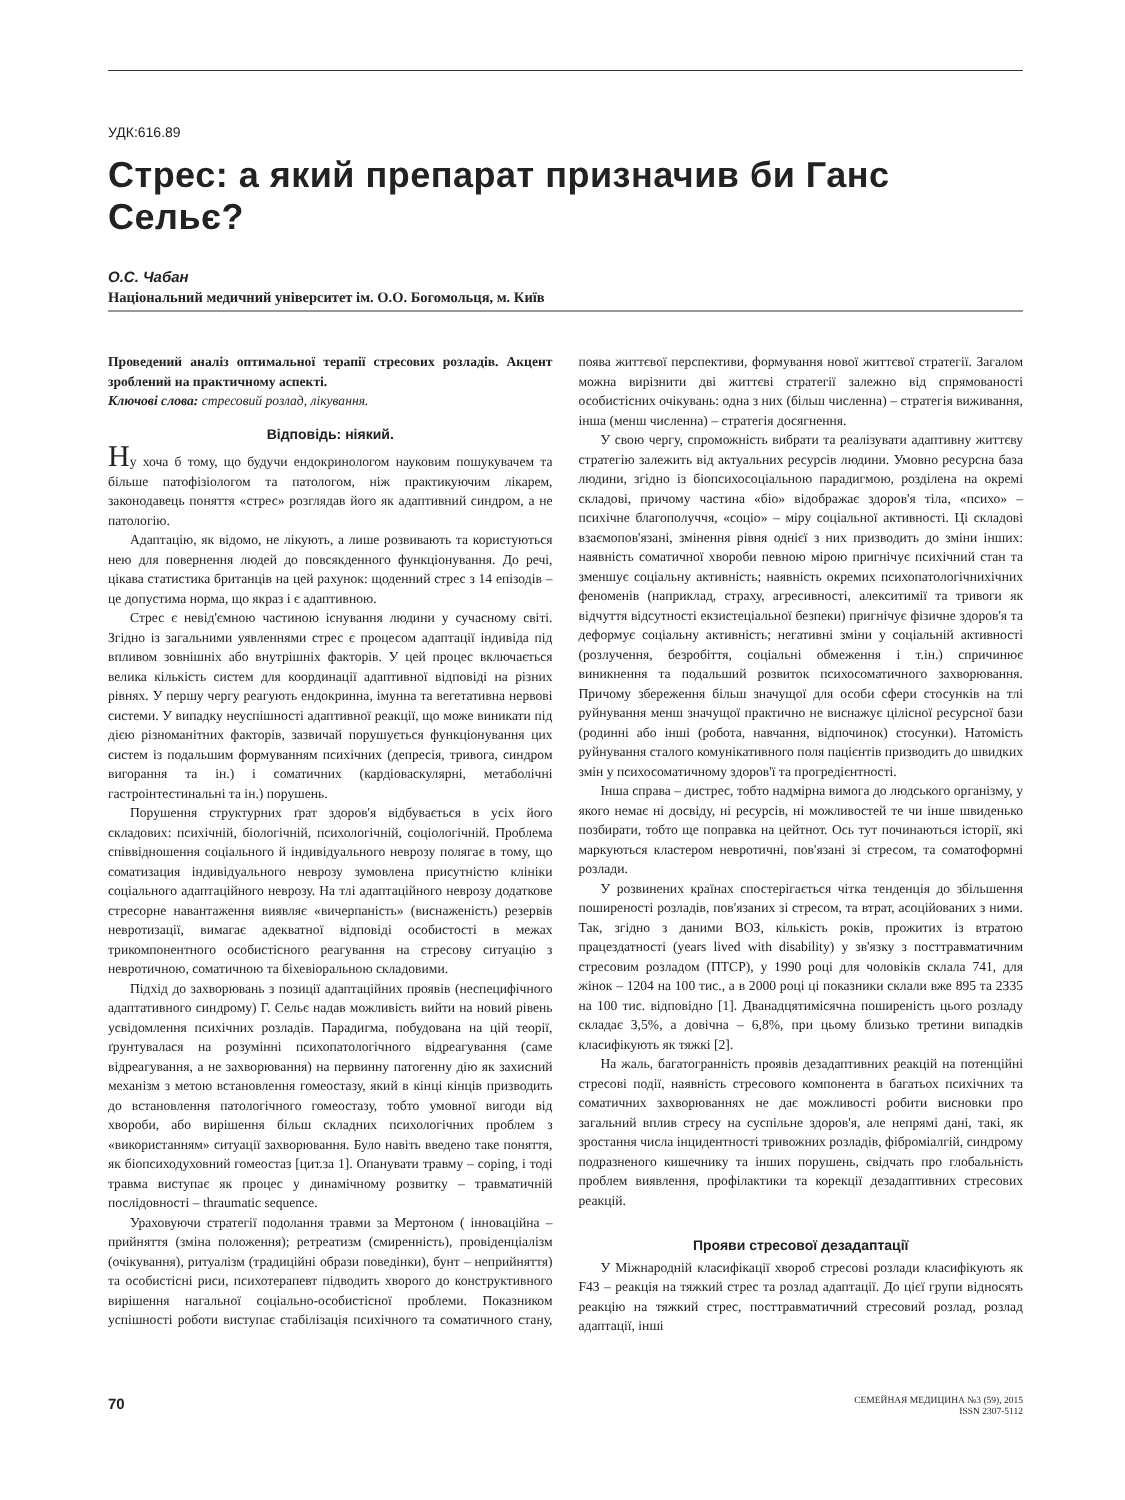УДК:616.89
Стрес: а який препарат призначив би Ганс Сельє?
О.С. Чабан
Національний медичний університет ім. О.О. Богомольця, м. Київ
Проведений аналіз оптимальної терапії стресових розладів. Акцент зроблений на практичному аспекті.
Ключові слова: стресовий розлад, лікування.
Відповідь: ніякий.
Ну хоча б тому, що будучи ендокринологом науковим пошукувачем та більше патофізіологом та патологом, ніж практикуючим лікарем, законодавець поняття «стрес» розглядав його як адаптивний синдром, а не патологію.
Адаптацію, як відомо, не лікують, а лише розвивають та користуються нею для повернення людей до повсякденного функціонування. До речі, цікава статистика британців на цей рахунок: щоденний стрес з 14 епізодів – це допустима норма, що якраз і є адаптивною.
Стрес є невід'ємною частиною існування людини у сучасному світі. Згідно із загальними уявленнями стрес є процесом адаптації індивіда під впливом зовнішніх або внутрішніх факторів. У цей процес включається велика кількість систем для координації адаптивної відповіді на різних рівнях. У першу чергу реагують ендокринна, імунна та вегетативна нервові системи. У випадку неуспішності адаптивної реакції, що може виникати під дією різноманітних факторів, зазвичай порушується функціонування цих систем із подальшим формуванням психічних (депресія, тривога, синдром вигорання та ін.) і соматичних (кардіоваскулярні, метаболічні гастроінтестинальні та ін.) порушень.
Порушення структурних ґрат здоров'я відбувається в усіх його складових: психічній, біологічній, психологічній, соціологічній. Проблема співвідношення соціального й індивідуального неврозу полягає в тому, що соматизация індивідуального неврозу зумовлена присутністю клініки соціального адаптаційного неврозу. На тлі адаптаційного неврозу додаткове стресорне навантаження виявляє «вичерпаність» (виснаженість) резервів невротизації, вимагає адекватної відповіді особистості в межах трикомпонентного особистісного реагування на стресову ситуацію з невротичною, соматичною та біхевіоральною складовими.
Підхід до захворювань з позиції адаптаційних проявів (неспецифічного адаптативного синдрому) Г. Сельє надав можливість вийти на новий рівень усвідомлення психічних розладів. Парадигма, побудована на цій теорії, ґрунтувалася на розумінні психопатологічного відреагування (саме відреагування, а не захворювання) на первинну патогенну дію як захисний механізм з метою встановлення гомеостазу, який в кінці кінців призводить до встановлення патологічного гомеостазу, тобто умовної вигоди від хвороби, або вирішення більш складних психологічних проблем з «використанням» ситуації захворювання. Було навіть введено таке поняття, як біопсиходуховний гомеостаз [цит.за 1]. Опанувати травму – coping, і тоді травма виступає як процес у динамічному розвитку – травматичній послідовності – thraumatic sequence.
Ураховуючи стратегії подолання травми за Мертоном ( інноваційна – прийняття (зміна положення); ретреатизм (смиренність), провіденціалізм (очікування), ритуалізм (традиційні образи поведінки), бунт – неприйняття) та особистісні риси, психотерапевт підводить хворого до конструктивного вирішення нагальної соціально-особистісної проблеми. Показником успішності роботи виступає стабілізація психічного та соматичного стану, поява життєвої перспективи, формування нової життєвої стратегії. Загалом можна вирізнити дві життєві стратегії залежно від спрямованості особистісних очікувань: одна з них (більш численна) – стратегія виживання, інша (менш численна) – стратегія досягнення.
У свою чергу, спроможність вибрати та реалізувати адаптивну життєву стратегію залежить від актуальних ресурсів людини. Умовно ресурсна база людини, згідно із біопсихосоціальною парадигмою, розділена на окремі складові, причому частина «біо» відображає здоров'я тіла, «психо» – психічне благополуччя, «соціо» – міру соціальної активності. Ці складові взаємопов'язані, змінення рівня однієї з них призводить до зміни інших: наявність соматичної хвороби певною мірою пригнічує психічний стан та зменшує соціальну активність; наявність окремих психопатологічнихічних феноменів (наприклад, страху, агресивності, алекситимії та тривоги як відчуття відсутності екзистеціальної безпеки) пригнічує фізичне здоров'я та деформує соціальну активність; негативні зміни у соціальній активності (розлучення, безробіття, соціальні обмеження і т.ін.) спричинює виникнення та подальший розвиток психосоматичного захворювання. Причому збереження більш значущої для особи сфери стосунків на тлі руйнування менш значущої практично не виснажує цілісної ресурсної бази (родинні або інші (робота, навчання, відпочинок) стосунки). Натомість руйнування сталого комунікативного поля пацієнтів призводить до швидких змін у психосоматичному здоров'ї та прогредієнтності.
Інша справа – дистрес, тобто надмірна вимога до людського організму, у якого немає ні досвіду, ні ресурсів, ні можливостей те чи інше швиденько позбирати, тобто ще поправка на цейтнот. Ось тут починаються історії, які маркуються кластером невротичні, пов'язані зі стресом, та соматоформні розлади.
У розвинених країнах спостерігається чітка тенденція до збільшення поширеності розладів, пов'язаних зі стресом, та втрат, асоційованих з ними. Так, згідно з даними ВОЗ, кількість років, прожитих із втратою працездатності (years lived with disability) у зв'язку з посттравматичним стресовим розладом (ПТСР), у 1990 році для чоловіків склала 741, для жінок – 1204 на 100 тис., а в 2000 році ці показники склали вже 895 та 2335 на 100 тис. відповідно [1]. Дванадцятимісячна поширеність цього розладу складає 3,5%, а довічна – 6,8%, при цьому близько третини випадків класифікують як тяжкі [2].
На жаль, багатогранність проявів дезадаптивних реакцій на потенційні стресові події, наявність стресового компонента в багатьох психічних та соматичних захворюваннях не дає можливості робити висновки про загальний вплив стресу на суспільне здоров'я, але непрямі дані, такі, як зростання числа інцидентності тривожних розладів, фіброміалгій, синдрому подразненого кишечнику та інших порушень, свідчать про глобальність проблем виявлення, профілактики та корекції дезадаптивних стресових реакцій.
Прояви стресової дезадаптації
У Міжнародній класифікації хвороб стресові розлади класифікують як F43 – реакція на тяжкий стрес та розлад адаптації. До цієї групи відносять реакцію на тяжкий стрес, посттравматичний стресовий розлад, розлад адаптації, інші
70
СЕМЕЙНАЯ МЕДИЦИНА №3 (59), 2015
ISSN 2307-5112